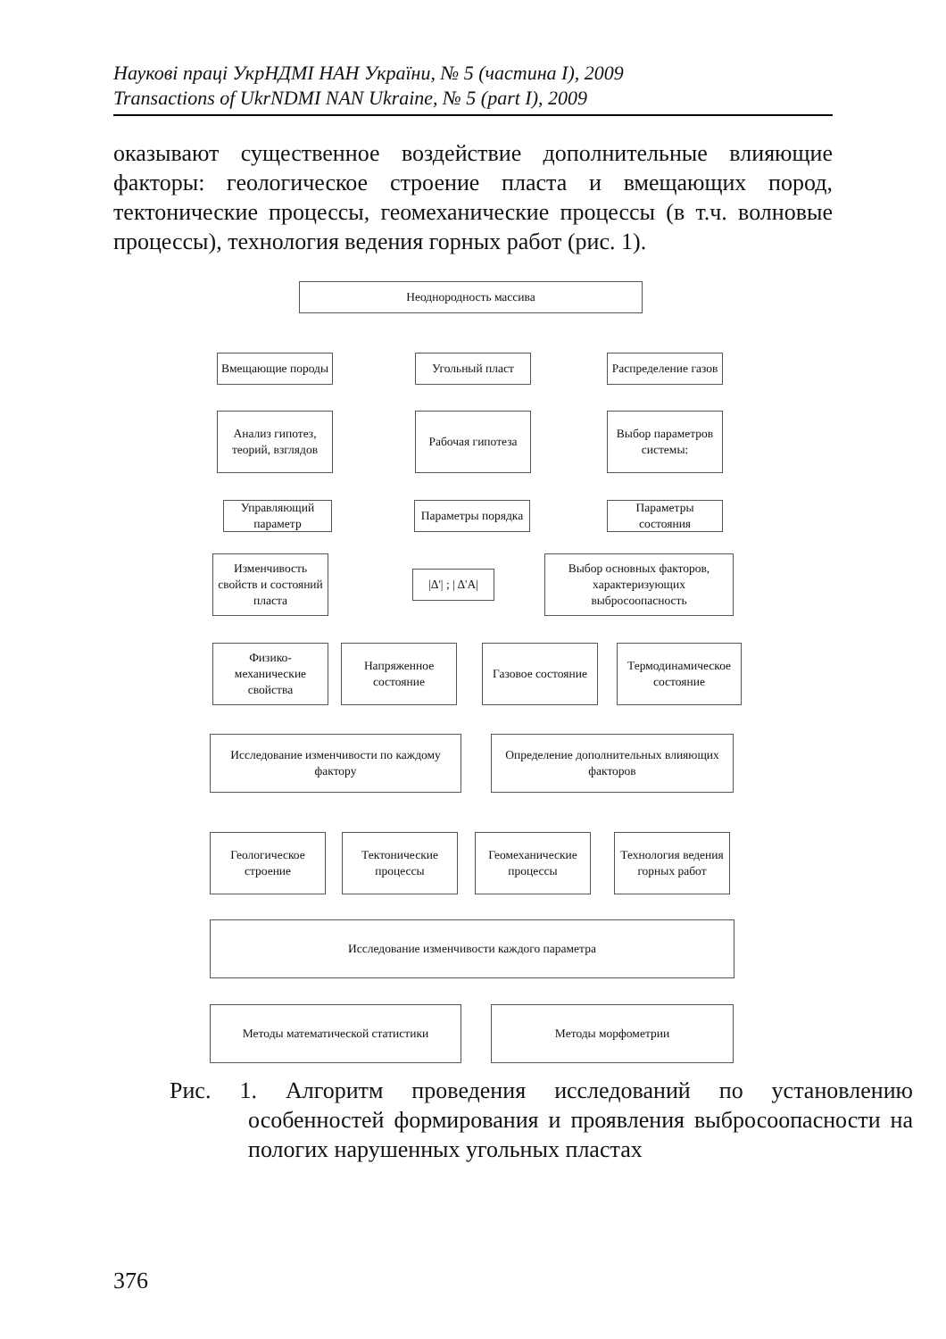Наукові праці УкрНДМІ НАН України, № 5 (частина I), 2009
Transactions of UkrNDMI NAN Ukraine, № 5 (part I), 2009
оказывают существенное воздействие дополнительные влияющие факторы: геологическое строение пласта и вмещающих пород, тектонические процессы, геомеханические процессы (в т.ч. волновые процессы), технология ведения горных работ (рис. 1).
Неоднородность массива
Вмещающие породы Угольный пласт
Распределение газов
Анализ гипотез, теорий, взглядов
Рабочая гипотеза
Выбор параметров системы:
Управляющий параметр
Параметры порядка
Параметры состояния
Изменчивость свойств и состояний пласта
|Δ'| ; | Δ'A|
Выбор основных факторов, характеризующих выбросоопасность
Физико-механические свойства
Напряженное состояние
Газовое состояние
Термодинамическое состояние
Исследование изменчивости по каждому фактору
Определение дополнительных влияющих факторов
Геологическое строение
Тектонические процессы
Геомеханические процессы
Технология ведения горных работ
Исследование изменчивости каждого параметра
Методы математической статистики Методы морфометрии
Рис. 1. Алгоритм проведения исследований по установлению особенностей формирования и проявления выбросоопасности на пологих нарушенных угольных пластах
376